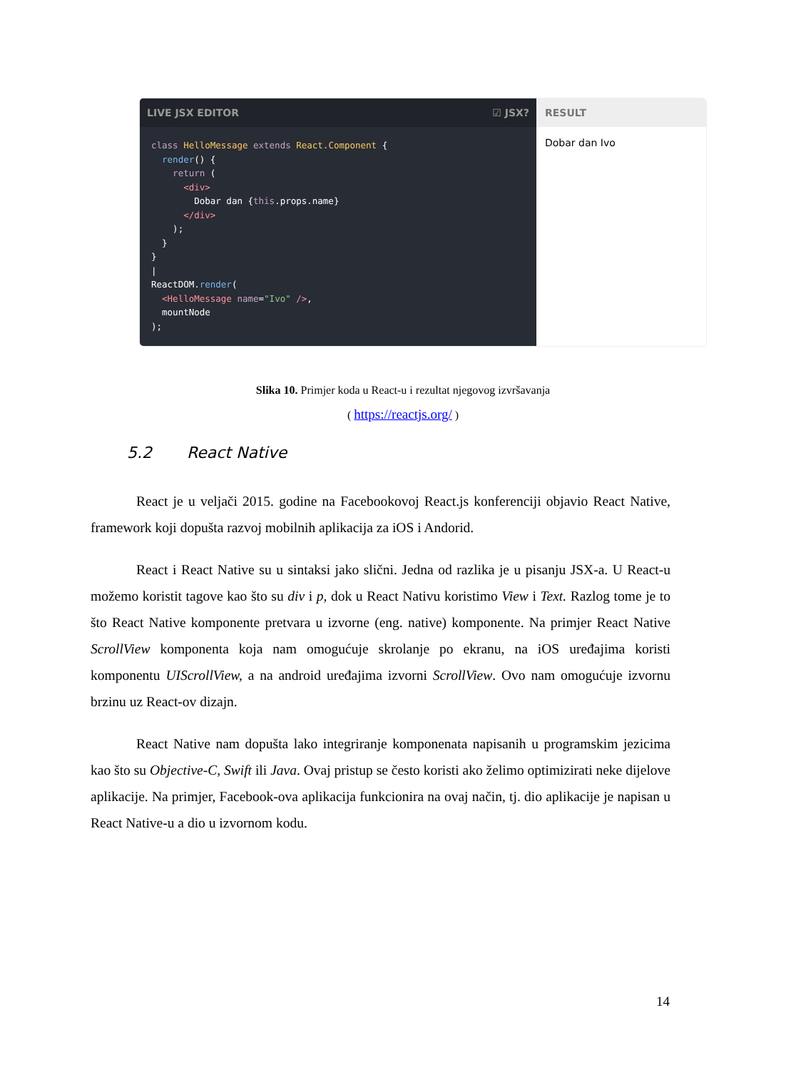LIVE JSX EDITOR ☑ JSX?
class HelloMessage extends React.Component {
  render() {
    return (
      <div>
        Dobar dan {this.props.name}
      </div>
    );
  }
}
|
ReactDOM.render(
  <HelloMessage name="Ivo" />,
  mountNode
);
RESULT
Dobar dan Ivo
Slika 10. Primjer koda u React-u i rezultat njegovog izvršavanja
( https://reactjs.org/ )
5.2 React Native
React je u veljači 2015. godine na Facebookovoj React.js konferenciji objavio React Native, framework koji dopušta razvoj mobilnih aplikacija za iOS i Andorid.
React i React Native su u sintaksi jako slični. Jedna od razlika je u pisanju JSX-a. U React-u možemo koristit tagove kao što su div i p, dok u React Nativu koristimo View i Text. Razlog tome je to što React Native komponente pretvara u izvorne (eng. native) komponente. Na primjer React Native ScrollView komponenta koja nam omogućuje skrolanje po ekranu, na iOS uređajima koristi komponentu UIScrollView, a na android uređajima izvorni ScrollView. Ovo nam omogućuje izvornu brzinu uz React-ov dizajn.
React Native nam dopušta lako integriranje komponenata napisanih u programskim jezicima kao što su Objective-C, Swift ili Java. Ovaj pristup se često koristi ako želimo optimizirati neke dijelove aplikacije. Na primjer, Facebook-ova aplikacija funkcionira na ovaj način, tj. dio aplikacije je napisan u React Native-u a dio u izvornom kodu.
14